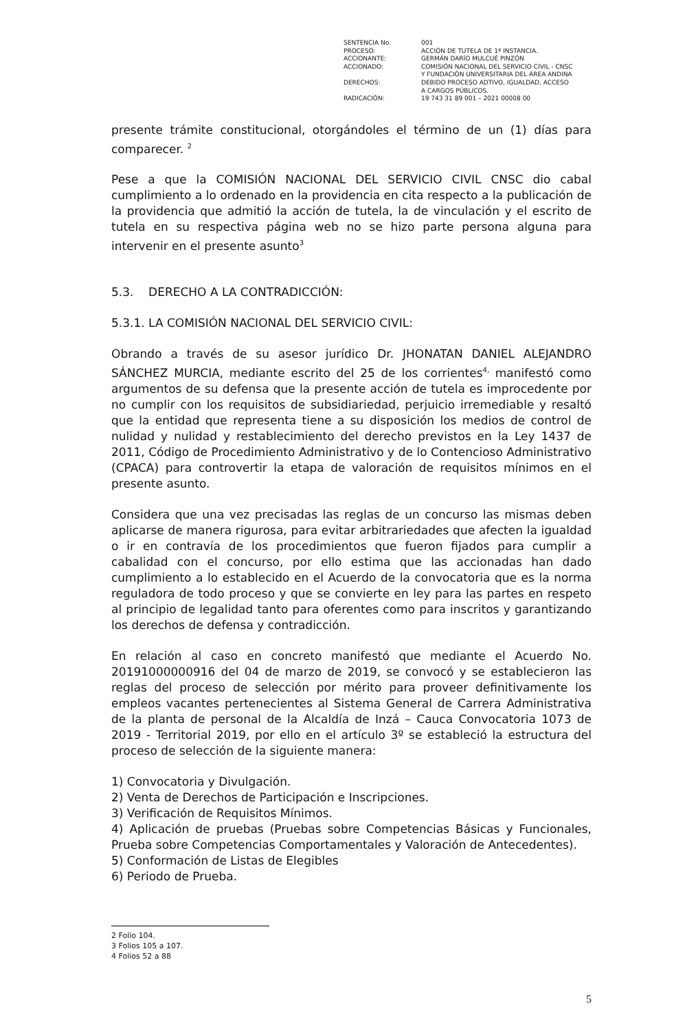| SENTENCIA No. | 001 |
| PROCESO: | ACCIÓN DE TUTELA DE 1ª INSTANCIA. |
| ACCIONANTE: | GERMÁN DARÍO MULCUÉ PINZÓN |
| ACCIONADO: | COMISIÓN NACIONAL DEL SERVICIO CIVIL - CNSC Y FUNDACIÓN UNIVERSITARIA DEL ÁREA ANDINA |
| DERECHOS: | DEBIDO PROCESO ADTIVO, IGUALDAD, ACCESO A CARGOS PÚBLICOS. |
| RADICACIÓN: | 19 743 31 89 001 – 2021 00008 00 |
presente trámite constitucional, otorgándoles el término de un (1) días para comparecer. <sup>2</sup>
Pese a que la COMISIÓN NACIONAL DEL SERVICIO CIVIL CNSC dio cabal cumplimiento a lo ordenado en la providencia en cita respecto a la publicación de la providencia que admitió la acción de tutela, la de vinculación y el escrito de tutela en su respectiva página web no se hizo parte persona alguna para intervenir en el presente asunto<sup>3</sup>
5.3. DERECHO A LA CONTRADICCIÓN:
5.3.1. LA COMISIÓN NACIONAL DEL SERVICIO CIVIL:
Obrando a través de su asesor jurídico Dr. JHONATAN DANIEL ALEJANDRO SÁNCHEZ MURCIA, mediante escrito del 25 de los corrientes<sup>4,</sup> manifestó como argumentos de su defensa que la presente acción de tutela es improcedente por no cumplir con los requisitos de subsidiariedad, perjuicio irremediable y resaltó que la entidad que representa tiene a su disposición los medios de control de nulidad y nulidad y restablecimiento del derecho previstos en la Ley 1437 de 2011, Código de Procedimiento Administrativo y de lo Contencioso Administrativo (CPACA) para controvertir la etapa de valoración de requisitos mínimos en el presente asunto.
Considera que una vez precisadas las reglas de un concurso las mismas deben aplicarse de manera rigurosa, para evitar arbitrariedades que afecten la igualdad o ir en contravía de los procedimientos que fueron fijados para cumplir a cabalidad con el concurso, por ello estima que las accionadas han dado cumplimiento a lo establecido en el Acuerdo de la convocatoria que es la norma reguladora de todo proceso y que se convierte en ley para las partes en respeto al principio de legalidad tanto para oferentes como para inscritos y garantizando los derechos de defensa y contradicción.
En relación al caso en concreto manifestó que mediante el Acuerdo No. 20191000000916 del 04 de marzo de 2019, se convocó y se establecieron las reglas del proceso de selección por mérito para proveer definitivamente los empleos vacantes pertenecientes al Sistema General de Carrera Administrativa de la planta de personal de la Alcaldía de Inzá – Cauca Convocatoria 1073 de 2019 - Territorial 2019, por ello en el artículo 3º se estableció la estructura del proceso de selección de la siguiente manera:
1) Convocatoria y Divulgación.
2) Venta de Derechos de Participación e Inscripciones.
3) Verificación de Requisitos Mínimos.
4) Aplicación de pruebas (Pruebas sobre Competencias Básicas y Funcionales, Prueba sobre Competencias Comportamentales y Valoración de Antecedentes).
5) Conformación de Listas de Elegibles
6) Periodo de Prueba.
2 Folio 104.
3 Folios 105 a 107.
4 Folios 52 a 88
5